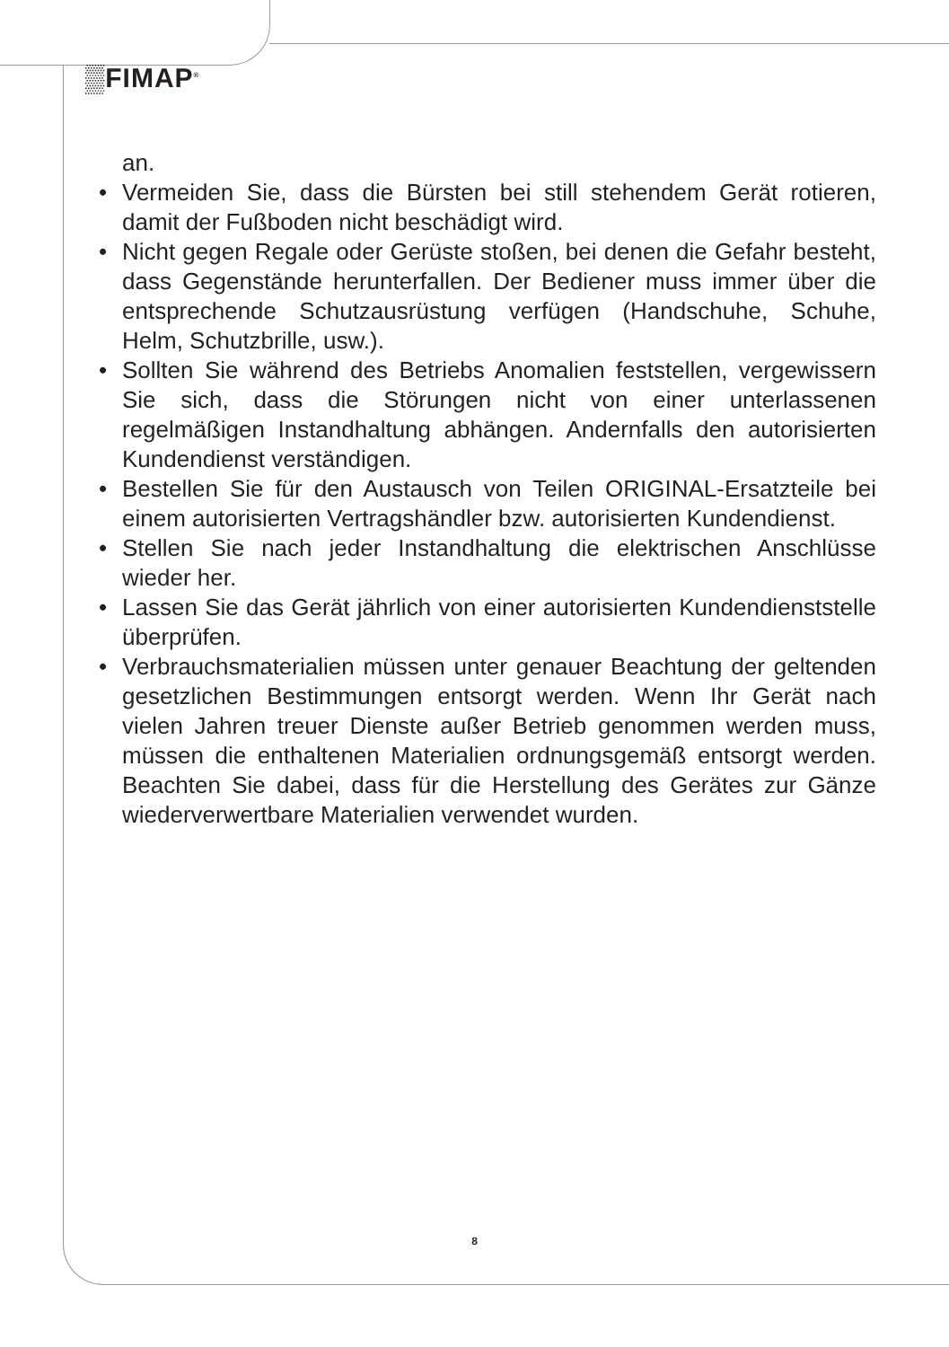▒FIMAP<sup>®</sup>
an.
• Vermeiden Sie, dass die Bürsten bei still stehendem Gerät rotieren, damit der Fußboden nicht beschädigt wird.
• Nicht gegen Regale oder Gerüste stoßen, bei denen die Gefahr besteht, dass Gegenstände herunterfallen. Der Bediener muss immer über die entsprechende Schutzausrüstung verfügen (Handschuhe, Schuhe, Helm, Schutzbrille, usw.).
• Sollten Sie während des Betriebs Anomalien feststellen, vergewissern Sie sich, dass die Störungen nicht von einer unterlassenen regelmäßigen Instandhaltung abhängen. Andernfalls den autorisierten Kundendienst verständigen.
• Bestellen Sie für den Austausch von Teilen ORIGINAL-Ersatzteile bei einem autorisierten Vertragshändler bzw. autorisierten Kundendienst.
• Stellen Sie nach jeder Instandhaltung die elektrischen Anschlüsse wieder her.
• Lassen Sie das Gerät jährlich von einer autorisierten Kundendienststelle überprüfen.
• Verbrauchsmaterialien müssen unter genauer Beachtung der geltenden gesetzlichen Bestimmungen entsorgt werden. Wenn Ihr Gerät nach vielen Jahren treuer Dienste außer Betrieb genommen werden muss, müssen die enthaltenen Materialien ordnungsgemäß entsorgt werden. Beachten Sie dabei, dass für die Herstellung des Gerätes zur Gänze wiederverwertbare Materialien verwendet wurden.
8